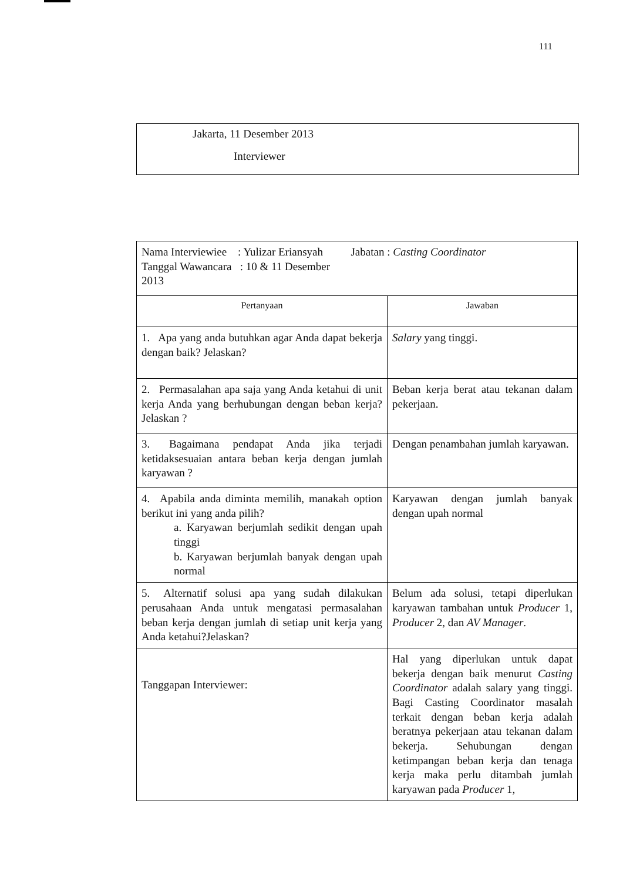111
Jakarta, 11 Desember 2013
Interviewer
| Nama Interviewiee : Yulizar Eriansyah Jabatan : Casting Coordinator Tanggal Wawancara : 10 & 11 Desember 2013 | |
| Pertanyaan | Jawaban |
| 1. Apa yang anda butuhkan agar Anda dapat bekerja dengan baik? Jelaskan? | Salary yang tinggi. |
| 2. Permasalahan apa saja yang Anda ketahui di unit kerja Anda yang berhubungan dengan beban kerja? Jelaskan ? | Beban kerja berat atau tekanan dalam pekerjaan. |
| 3. Bagaimana pendapat Anda jika terjadi ketidaksesuaian antara beban kerja dengan jumlah karyawan ? | Dengan penambahan jumlah karyawan. |
| 4. Apabila anda diminta memilih, manakah option berikut ini yang anda pilih? a. Karyawan berjumlah sedikit dengan upah tinggi b. Karyawan berjumlah banyak dengan upah normal | Karyawan dengan jumlah banyak dengan upah normal |
| 5. Alternatif solusi apa yang sudah dilakukan perusahaan Anda untuk mengatasi permasalahan beban kerja dengan jumlah di setiap unit kerja yang Anda ketahui?Jelaskan? | Belum ada solusi, tetapi diperlukan karyawan tambahan untuk Producer 1, Producer 2, dan AV Manager . |
| Tanggapan Interviewer: | Hal yang diperlukan untuk dapat bekerja dengan baik menurut Casting Coordinator adalah salary yang tinggi. Bagi Casting Coordinator masalah terkait dengan beban kerja adalah beratnya pekerjaan atau tekanan dalam bekerja. Sehubungan dengan ketimpangan beban kerja dan tenaga kerja maka perlu ditambah jumlah karyawan pada Producer 1, |